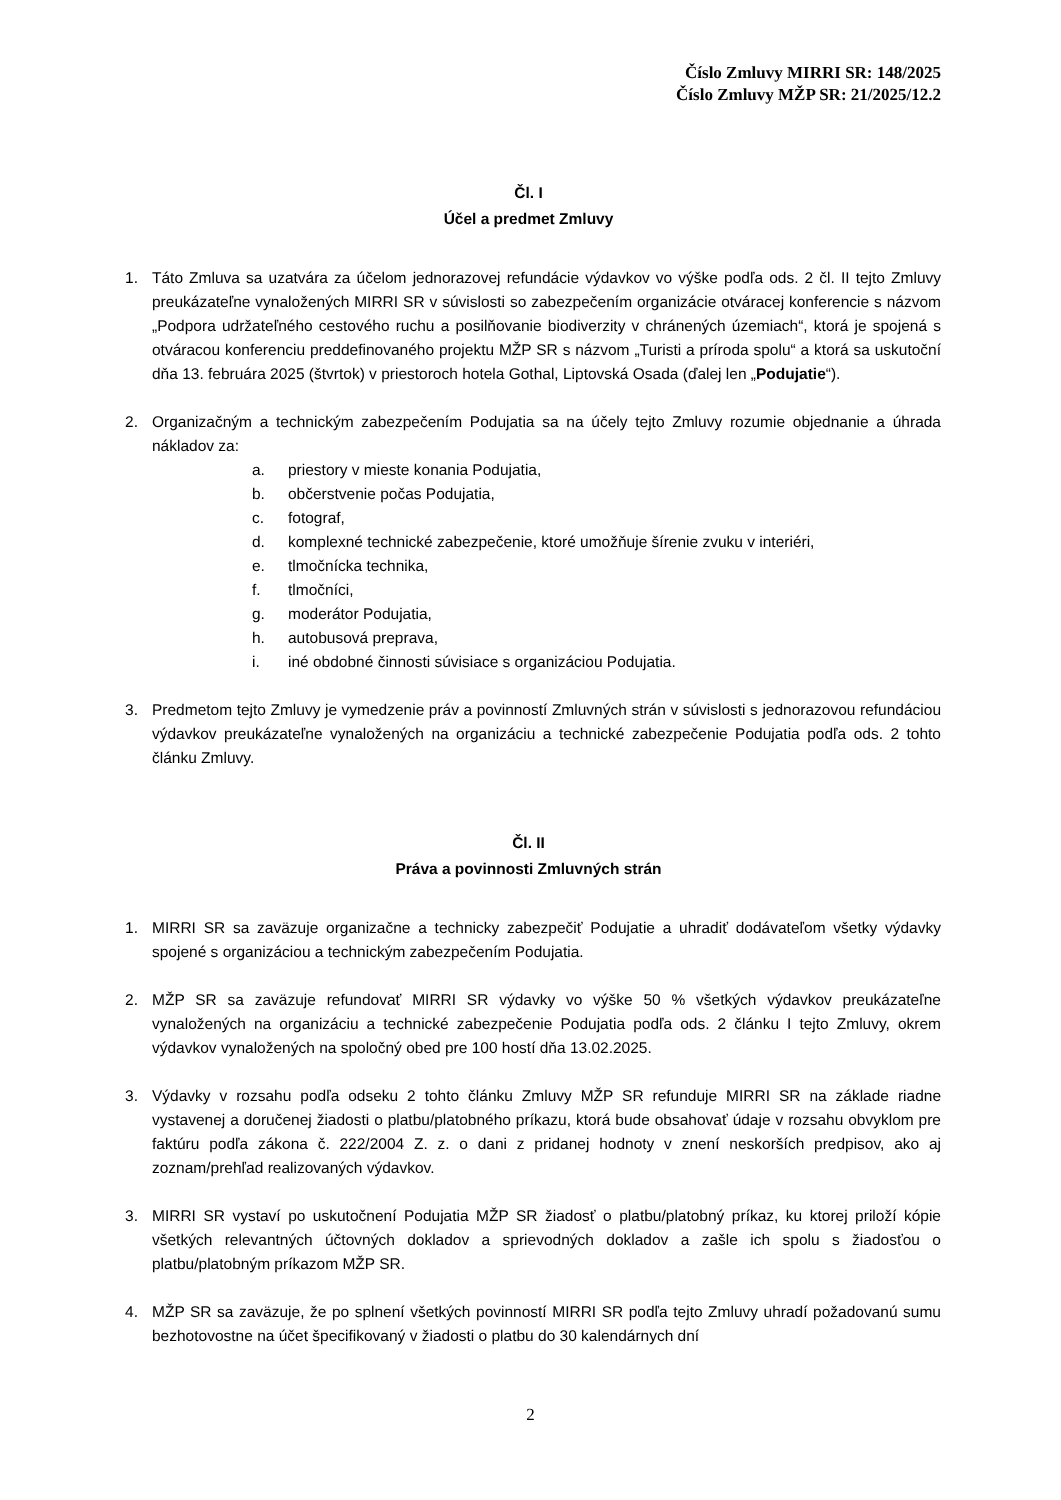Číslo Zmluvy MIRRI SR: 148/2025
Číslo Zmluvy MŽP SR: 21/2025/12.2
Čl. I
Účel a predmet Zmluvy
1. Táto Zmluva sa uzatvára za účelom jednorazovej refundácie výdavkov vo výške podľa ods. 2 čl. II tejto Zmluvy preukázateľne vynaložených MIRRI SR v súvislosti so zabezpečením organizácie otváracej konferencie s názvom „Podpora udržateľného cestového ruchu a posilňovanie biodiverzity v chránených územiach“, ktorá je spojená s otváracou konferenciu preddefinovaného projektu MŽP SR s názvom „Turisti a príroda spolu“ a ktorá sa uskutoční dňa 13. februára 2025 (štvrtok) v priestoroch hotela Gothal, Liptovská Osada (ďalej len „Podujatie“).
2. Organizačným a technickým zabezpečením Podujatia sa na účely tejto Zmluvy rozumie objednanie a úhrada nákladov za:
a. priestory v mieste konania Podujatia,
b. občerstvenie počas Podujatia,
c. fotograf,
d. komplexné technické zabezpečenie, ktoré umožňuje šírenie zvuku v interiéri,
e. tlmočnícka technika,
f. tlmočníci,
g. moderátor Podujatia,
h. autobusová preprava,
i. iné obdobné činnosti súvisiace s organizáciou Podujatia.
3. Predmetom tejto Zmluvy je vymedzenie práv a povinností Zmluvných strán v súvislosti s jednorazovou refundáciou výdavkov preukázateľne vynaložených na organizáciu a technické zabezpečenie Podujatia podľa ods. 2 tohto článku Zmluvy.
Čl. II
Práva a povinnosti Zmluvných strán
1. MIRRI SR sa zaväzuje organizačne a technicky zabezpečiť Podujatie a uhradiť dodávateľom všetky výdavky spojené s organizáciou a technickým zabezpečením Podujatia.
2. MŽP SR sa zaväzuje refundovať MIRRI SR výdavky vo výške 50 % všetkých výdavkov preukázateľne vynaložených na organizáciu a technické zabezpečenie Podujatia podľa ods. 2 článku I tejto Zmluvy, okrem výdavkov vynaložených na spoločný obed pre 100 hostí dňa 13.02.2025.
3. Výdavky v rozsahu podľa odseku 2 tohto článku Zmluvy MŽP SR refunduje MIRRI SR na základe riadne vystavenej a doručenej žiadosti o platbu/platobného príkazu, ktorá bude obsahovať údaje v rozsahu obvyklom pre faktúru podľa zákona č. 222/2004 Z. z. o dani z pridanej hodnoty v znení neskorších predpisov, ako aj zoznam/prehľad realizovaných výdavkov.
3. MIRRI SR vystaví po uskutočnení Podujatia MŽP SR žiadosť o platbu/platobný príkaz, ku ktorej priloží kópie všetkých relevantných účtovných dokladov a sprievodných dokladov a zašle ich spolu s žiadosťou o platbu/platobným príkazom MŽP SR.
4. MŽP SR sa zaväzuje, že po splnení všetkých povinností MIRRI SR podľa tejto Zmluvy uhradí požadovanú sumu bezhotovostne na účet špecifikovaný v žiadosti o platbu do 30 kalendárnych dní
2